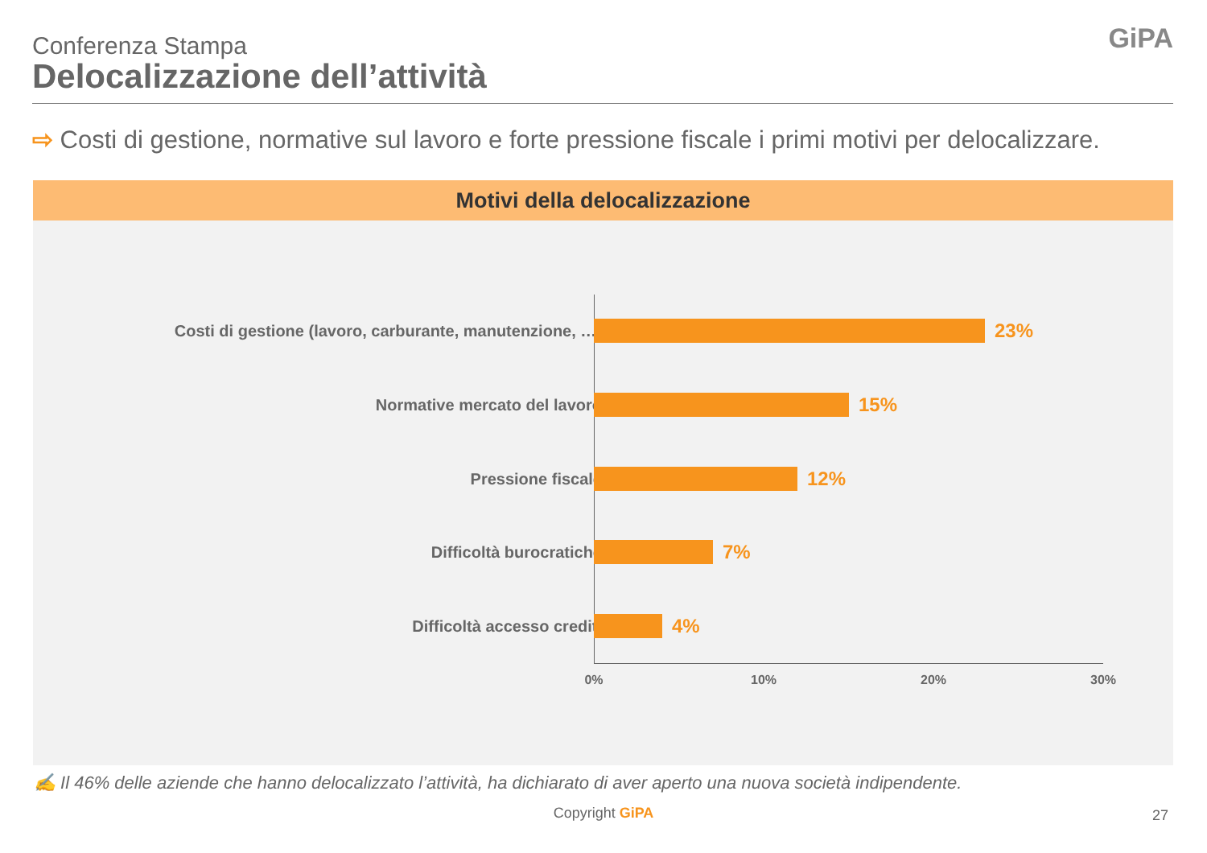Conferenza Stampa
Delocalizzazione dell’attività
GiPA
⇨ Costi di gestione, normative sul lavoro e forte pressione fiscale i primi motivi per delocalizzare.
Motivi della delocalizzazione
Costi di gestione (lavoro, carburante, manutenzione, …) 23%
Normative mercato del lavoro 15%
Pressione fiscale 12%
Difficoltà burocratiche 7%
Difficoltà accesso crediti 4%
0% 10% 20% 30%
✍ Il 46% delle aziende che hanno delocalizzato l’attività, ha dichiarato di aver aperto una nuova società indipendente.
Copyright GiPA 27